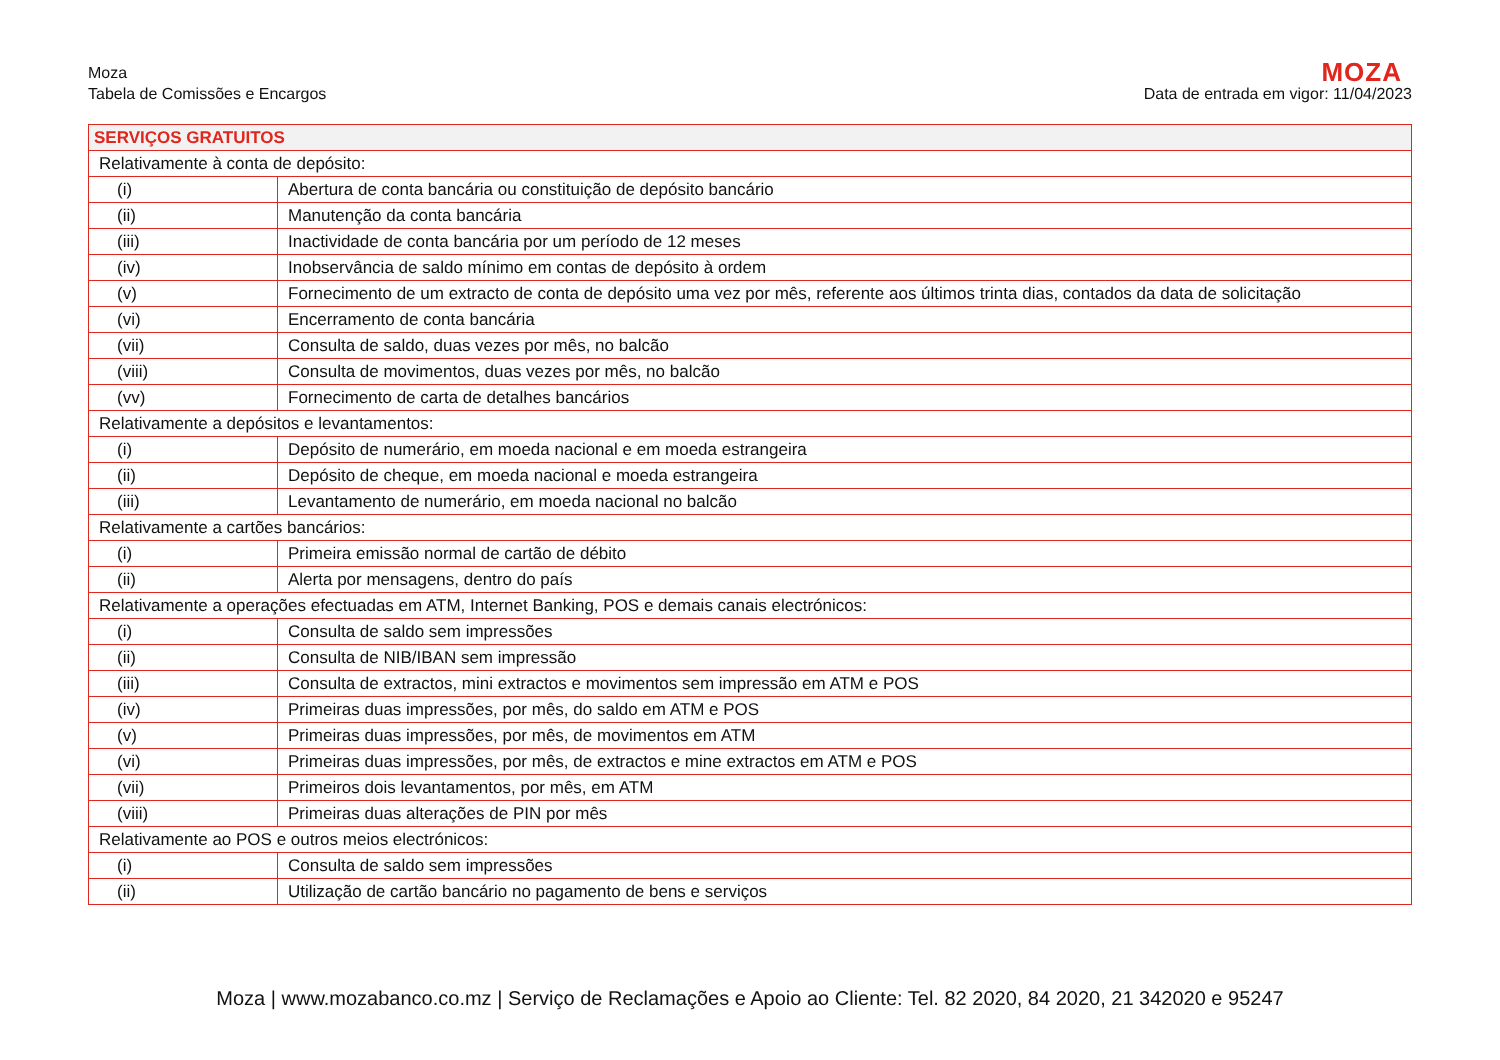Moza
Tabela de Comissões e Encargos
MOZA
Data de entrada em vigor: 11/04/2023
| SERVIÇOS GRATUITOS | |
| --- | --- |
| Relativamente à conta de depósito: | |
| (i) | Abertura de conta bancária ou constituição de depósito bancário |
| (ii) | Manutenção da conta bancária |
| (iii) | Inactividade de conta bancária por um período de 12 meses |
| (iv) | Inobservância de saldo mínimo em contas de depósito à ordem |
| (v) | Fornecimento de um extracto de conta de depósito uma vez por mês, referente aos últimos trinta dias, contados da data de solicitação |
| (vi) | Encerramento de conta bancária |
| (vii) | Consulta de saldo, duas vezes por mês, no balcão |
| (viii) | Consulta de movimentos, duas vezes por mês, no balcão |
| (vv) | Fornecimento de carta de detalhes bancários |
| Relativamente a depósitos e levantamentos: | |
| (i) | Depósito de numerário, em moeda nacional e em moeda estrangeira |
| (ii) | Depósito de cheque, em moeda nacional e moeda estrangeira |
| (iii) | Levantamento de numerário, em moeda nacional no balcão |
| Relativamente a cartões bancários: | |
| (i) | Primeira emissão normal de cartão de débito |
| (ii) | Alerta por mensagens, dentro do país |
| Relativamente a operações efectuadas em ATM, Internet Banking, POS e demais canais electrónicos: | |
| (i) | Consulta de saldo sem impressões |
| (ii) | Consulta de NIB/IBAN sem impressão |
| (iii) | Consulta de extractos, mini extractos e movimentos sem impressão em ATM e POS |
| (iv) | Primeiras duas impressões, por mês, do saldo em ATM e POS |
| (v) | Primeiras duas impressões, por mês, de movimentos em ATM |
| (vi) | Primeiras duas impressões, por mês, de extractos e mine extractos em ATM e POS |
| (vii) | Primeiros dois levantamentos, por mês, em ATM |
| (viii) | Primeiras duas alterações de PIN por mês |
| Relativamente ao POS e outros meios electrónicos: | |
| (i) | Consulta de saldo sem impressões |
| (ii) | Utilização de cartão bancário no pagamento de bens e serviços |
Moza | www.mozabanco.co.mz | Serviço de Reclamações e Apoio ao Cliente: Tel. 82 2020, 84 2020, 21 342020 e 95247